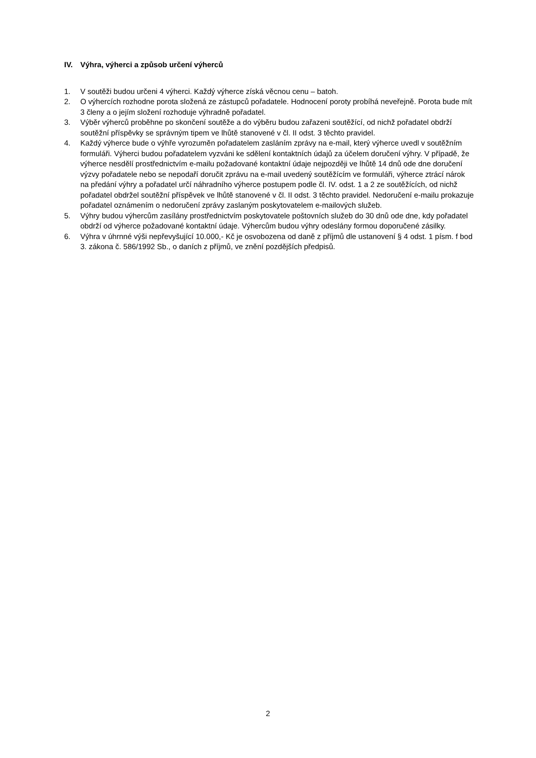IV. Výhra, výherci a způsob určení výherců
1. V soutěži budou určeni 4 výherci. Každý výherce získá věcnou cenu – batoh.
2. O výhercích rozhodne porota složená ze zástupců pořadatele. Hodnocení poroty probíhá neveřejně. Porota bude mít 3 členy a o jejím složení rozhoduje výhradně pořadatel.
3. Výběr výherců proběhne po skončení soutěže a do výběru budou zařazeni soutěžící, od nichž pořadatel obdrží soutěžní příspěvky se správným tipem ve lhůtě stanovené v čl. II odst. 3 těchto pravidel.
4. Každý výherce bude o výhře vyrozuměn pořadatelem zasláním zprávy na e-mail, který výherce uvedl v soutěžním formuláři. Výherci budou pořadatelem vyzváni ke sdělení kontaktních údajů za účelem doručení výhry. V případě, že výherce nesdělí prostřednictvím e-mailu požadované kontaktní údaje nejpozději ve lhůtě 14 dnů ode dne doručení výzvy pořadatele nebo se nepodaří doručit zprávu na e-mail uvedený soutěžícím ve formuláři, výherce ztrácí nárok na předání výhry a pořadatel určí náhradního výherce postupem podle čl. IV. odst. 1 a 2 ze soutěžících, od nichž pořadatel obdržel soutěžní příspěvek ve lhůtě stanovené v čl. II odst. 3 těchto pravidel. Nedoručení e-mailu prokazuje pořadatel oznámením o nedoručení zprávy zaslaným poskytovatelem e-mailových služeb.
5. Výhry budou výhercům zasílány prostřednictvím poskytovatele poštovních služeb do 30 dnů ode dne, kdy pořadatel obdrží od výherce požadované kontaktní údaje. Výhercům budou výhry odeslány formou doporučené zásilky.
6. Výhra v úhrnné výši nepřevyšující 10.000,- Kč je osvobozena od daně z příjmů dle ustanovení § 4 odst. 1 písm. f bod 3. zákona č. 586/1992 Sb., o daních z příjmů, ve znění pozdějších předpisů.
2